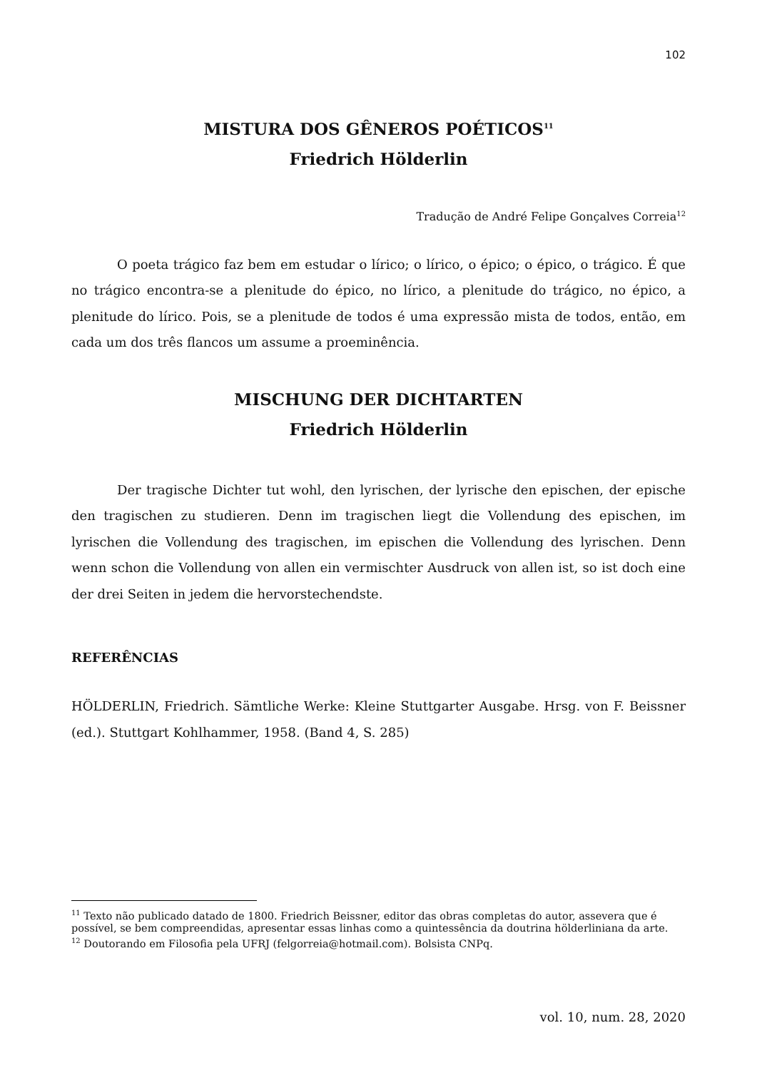102
MISTURA DOS GÊNEROS POÉTICOS<sup>11</sup>
Friedrich Hölderlin
Tradução de André Felipe Gonçalves Correia<sup>12</sup>
O poeta trágico faz bem em estudar o lírico; o lírico, o épico; o épico, o trágico. É que no trágico encontra-se a plenitude do épico, no lírico, a plenitude do trágico, no épico, a plenitude do lírico. Pois, se a plenitude de todos é uma expressão mista de todos, então, em cada um dos três flancos um assume a proeminência.
MISCHUNG DER DICHTARTEN
Friedrich Hölderlin
Der tragische Dichter tut wohl, den lyrischen, der lyrische den epischen, der epische den tragischen zu studieren. Denn im tragischen liegt die Vollendung des epischen, im lyrischen die Vollendung des tragischen, im epischen die Vollendung des lyrischen. Denn wenn schon die Vollendung von allen ein vermischter Ausdruck von allen ist, so ist doch eine der drei Seiten in jedem die hervorstechendste.
REFERÊNCIAS
HÖLDERLIN, Friedrich. Sämtliche Werke: Kleine Stuttgarter Ausgabe. Hrsg. von F. Beissner (ed.). Stuttgart Kohlhammer, 1958. (Band 4, S. 285)
<sup>11</sup> Texto não publicado datado de 1800. Friedrich Beissner, editor das obras completas do autor, assevera que é possível, se bem compreendidas, apresentar essas linhas como a quintessência da doutrina hölderliniana da arte.
<sup>12</sup> Doutorando em Filosofia pela UFRJ (felgorreia@hotmail.com). Bolsista CNPq.
vol. 10, num. 28, 2020